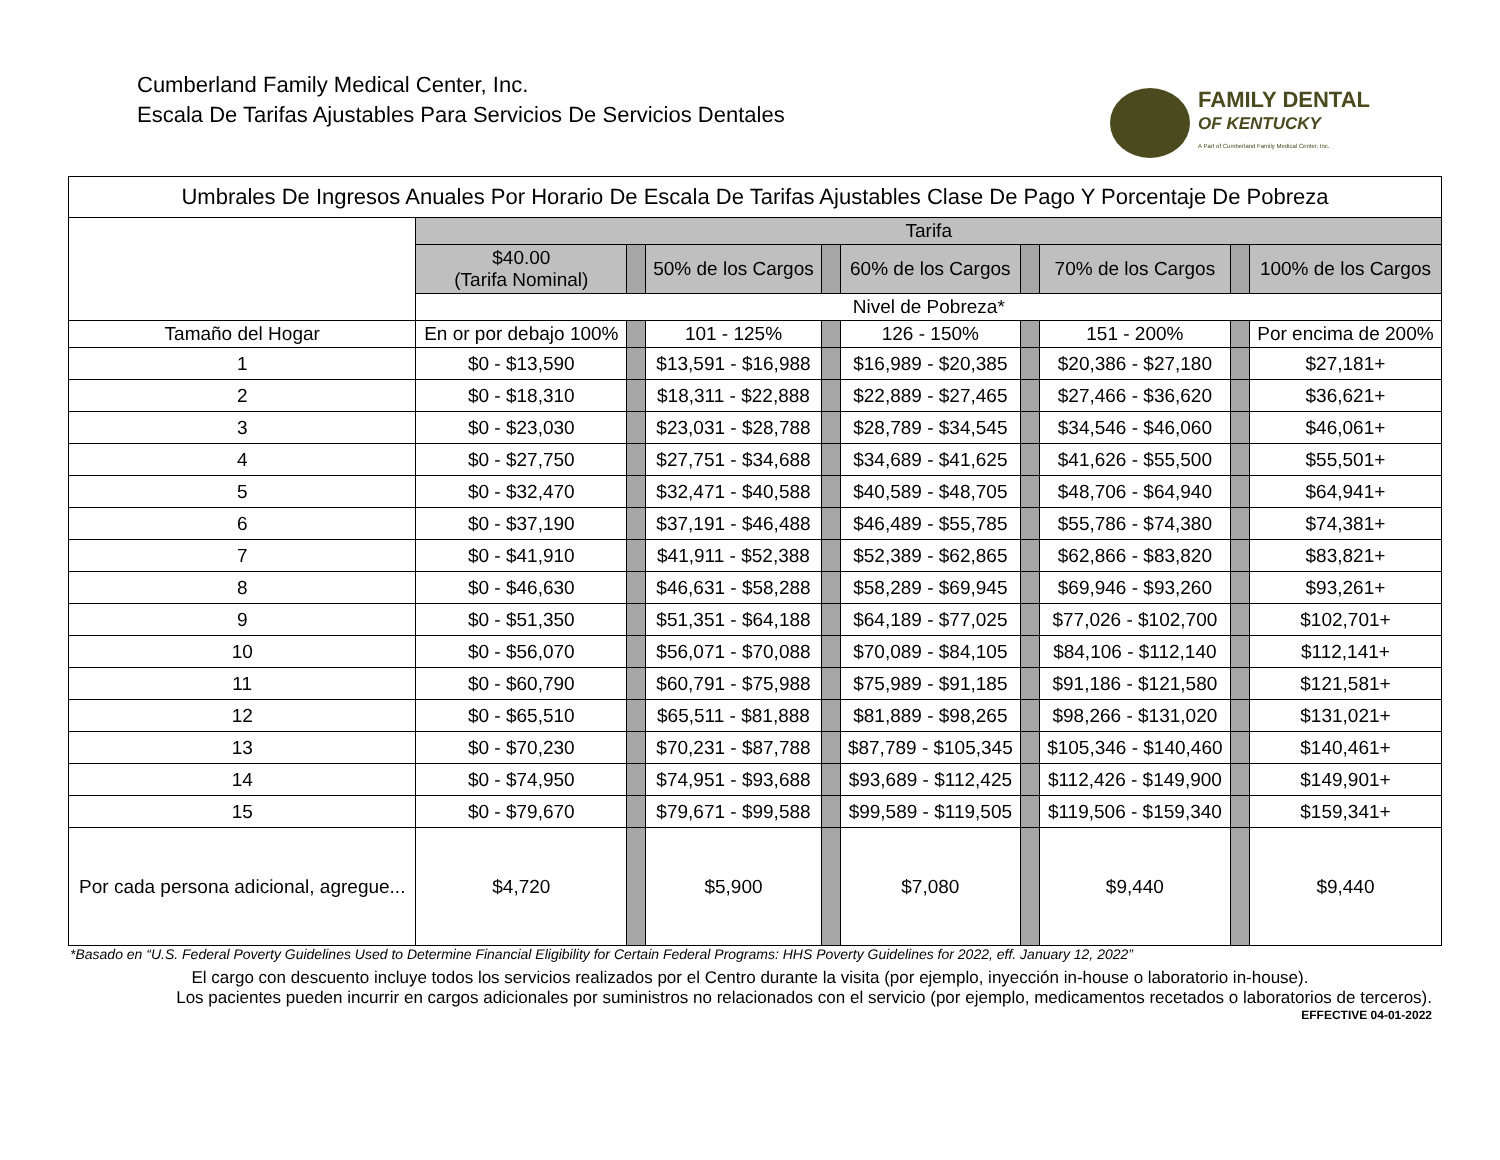Cumberland Family Medical Center, Inc.
Escala De Tarifas Ajustables Para Servicios De Servicios Dentales
FAMILY DENTAL
OF KENTUCKY
A Part of Cumberland Family Medical Center, Inc.
| Umbrales De Ingresos Anuales Por Horario De Escala De Tarifas Ajustables Clase De Pago Y Porcentaje De Pobreza | | | | | | | | | |
| --- | --- | --- | --- | --- | --- | --- | --- | --- | --- |
| | Tarifa | | | | | | | | |
| | $40.00 (Tarifa Nominal) | | 50% de los Cargos | | 60% de los Cargos | | 70% de los Cargos | | 100% de los Cargos |
| | Nivel de Pobreza* | | | | | | | | |
| Tamaño del Hogar | En or por debajo 100% | | 101 - 125% | | 126 - 150% | | 151 - 200% | | Por encima de 200% |
| 1 | $0 - $13,590 | | $13,591 - $16,988 | | $16,989 - $20,385 | | $20,386 - $27,180 | | $27,181+ |
| 2 | $0 - $18,310 | | $18,311 - $22,888 | | $22,889 - $27,465 | | $27,466 - $36,620 | | $36,621+ |
| 3 | $0 - $23,030 | | $23,031 - $28,788 | | $28,789 - $34,545 | | $34,546 - $46,060 | | $46,061+ |
| 4 | $0 - $27,750 | | $27,751 - $34,688 | | $34,689 - $41,625 | | $41,626 - $55,500 | | $55,501+ |
| 5 | $0 - $32,470 | | $32,471 - $40,588 | | $40,589 - $48,705 | | $48,706 - $64,940 | | $64,941+ |
| 6 | $0 - $37,190 | | $37,191 - $46,488 | | $46,489 - $55,785 | | $55,786 - $74,380 | | $74,381+ |
| 7 | $0 - $41,910 | | $41,911 - $52,388 | | $52,389 - $62,865 | | $62,866 - $83,820 | | $83,821+ |
| 8 | $0 - $46,630 | | $46,631 - $58,288 | | $58,289 - $69,945 | | $69,946 - $93,260 | | $93,261+ |
| 9 | $0 - $51,350 | | $51,351 - $64,188 | | $64,189 - $77,025 | | $77,026 - $102,700 | | $102,701+ |
| 10 | $0 - $56,070 | | $56,071 - $70,088 | | $70,089 - $84,105 | | $84,106 - $112,140 | | $112,141+ |
| 11 | $0 - $60,790 | | $60,791 - $75,988 | | $75,989 - $91,185 | | $91,186 - $121,580 | | $121,581+ |
| 12 | $0 - $65,510 | | $65,511 - $81,888 | | $81,889 - $98,265 | | $98,266 - $131,020 | | $131,021+ |
| 13 | $0 - $70,230 | | $70,231 - $87,788 | | $87,789 - $105,345 | | $105,346 - $140,460 | | $140,461+ |
| 14 | $0 - $74,950 | | $74,951 - $93,688 | | $93,689 - $112,425 | | $112,426 - $149,900 | | $149,901+ |
| 15 | $0 - $79,670 | | $79,671 - $99,588 | | $99,589 - $119,505 | | $119,506 - $159,340 | | $159,341+ |
| Por cada persona adicional, agregue... | $4,720 | | $5,900 | | $7,080 | | $9,440 | | $9,440 |
*Basado en “U.S. Federal Poverty Guidelines Used to Determine Financial Eligibility for Certain Federal Programs: HHS Poverty Guidelines for 2022, eff. January 12, 2022”
El cargo con descuento incluye todos los servicios realizados por el Centro durante la visita (por ejemplo, inyección in-house o laboratorio in-house).
Los pacientes pueden incurrir en cargos adicionales por suministros no relacionados con el servicio (por ejemplo, medicamentos recetados o laboratorios de terceros).
EFFECTIVE 04-01-2022